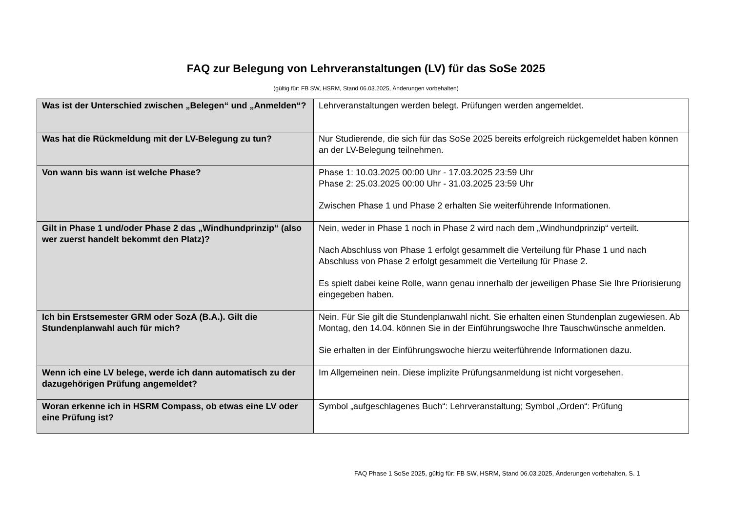FAQ zur Belegung von Lehrveranstaltungen (LV) für das SoSe 2025
(gültig für: FB SW, HSRM, Stand 06.03.2025, Änderungen vorbehalten)
| Was ist der Unterschied zwischen „Belegen“ und „Anmelden“? | Lehrveranstaltungen werden belegt. Prüfungen werden angemeldet. |
| Was hat die Rückmeldung mit der LV-Belegung zu tun? | Nur Studierende, die sich für das SoSe 2025 bereits erfolgreich rückgemeldet haben können an der LV-Belegung teilnehmen. |
| Von wann bis wann ist welche Phase? | Phase 1: 10.03.2025 00:00 Uhr - 17.03.2025 23:59 Uhr Phase 2: 25.03.2025 00:00 Uhr - 31.03.2025 23:59 Uhr Zwischen Phase 1 und Phase 2 erhalten Sie weiterführende Informationen. |
| Gilt in Phase 1 und/oder Phase 2 das „Windhundprinzip“ (also wer zuerst handelt bekommt den Platz)? | Nein, weder in Phase 1 noch in Phase 2 wird nach dem „Windhundprinzip“ verteilt. Nach Abschluss von Phase 1 erfolgt gesammelt die Verteilung für Phase 1 und nach Abschluss von Phase 2 erfolgt gesammelt die Verteilung für Phase 2. Es spielt dabei keine Rolle, wann genau innerhalb der jeweiligen Phase Sie Ihre Priorisierung eingegeben haben. |
| Ich bin Erstsemester GRM oder SozA (B.A.). Gilt die Stundenplanwahl auch für mich? | Nein. Für Sie gilt die Stundenplanwahl nicht. Sie erhalten einen Stundenplan zugewiesen. Ab Montag, den 14.04. können Sie in der Einführungswoche Ihre Tauschwünsche anmelden. Sie erhalten in der Einführungswoche hierzu weiterführende Informationen dazu. |
| Wenn ich eine LV belege, werde ich dann automatisch zu der dazugehörigen Prüfung angemeldet? | Im Allgemeinen nein. Diese implizite Prüfungsanmeldung ist nicht vorgesehen. |
| Woran erkenne ich in HSRM Compass, ob etwas eine LV oder eine Prüfung ist? | Symbol „aufgeschlagenes Buch“: Lehrveranstaltung; Symbol „Orden“: Prüfung |
FAQ Phase 1 SoSe 2025, gültig für: FB SW, HSRM, Stand 06.03.2025, Änderungen vorbehalten, S. 1